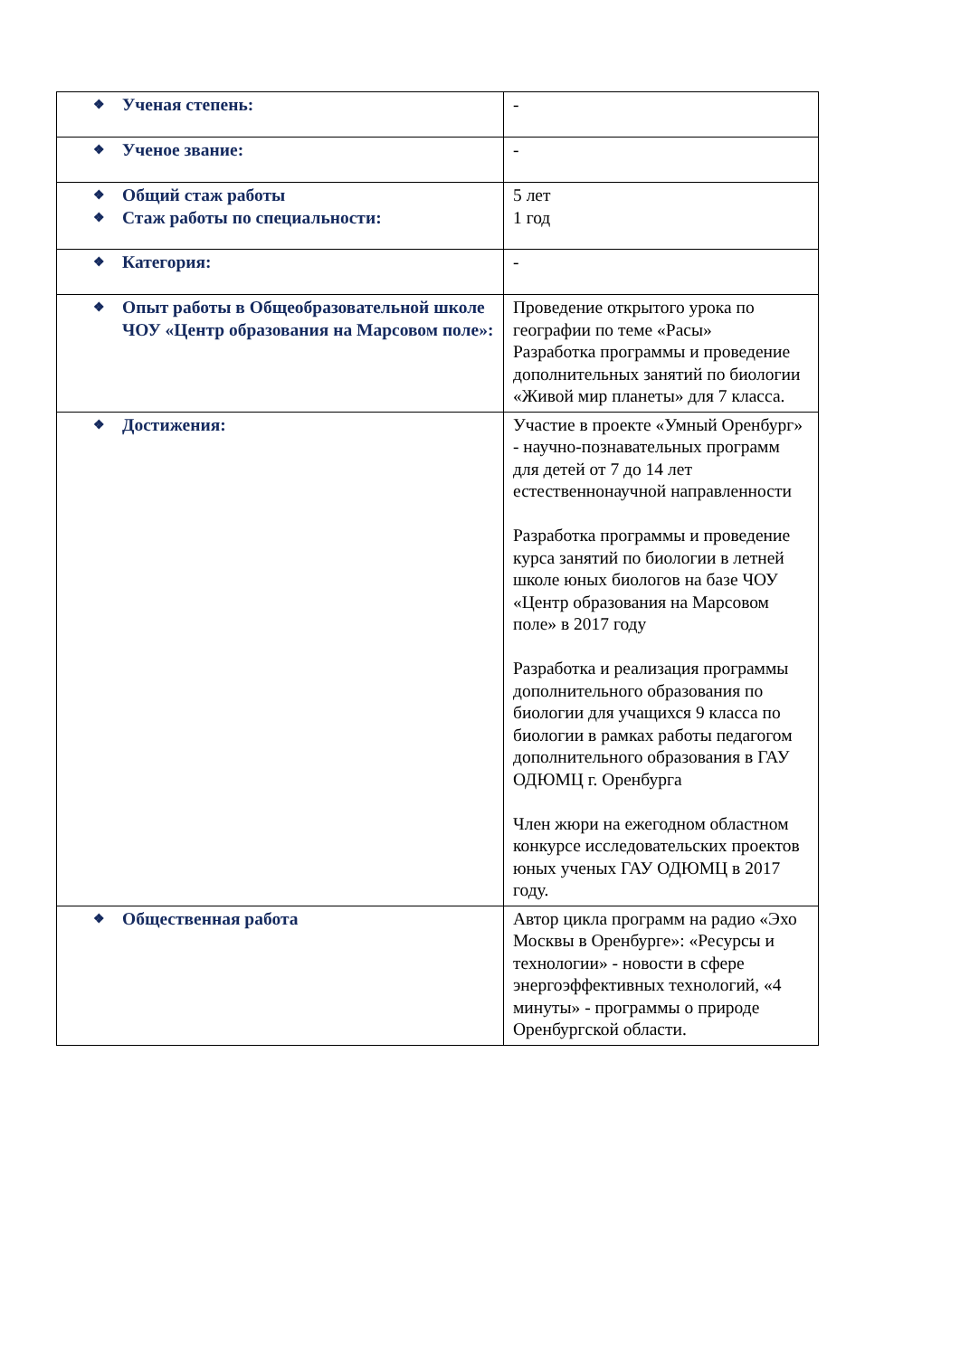| ❖ Ученая степень: | - |
| ❖ Ученое звание: | - |
| ❖ Общий стаж работы ❖ Стаж работы по специальности: | 5 лет 1 год |
| ❖ Категория: | - |
| ❖ Опыт работы в Общеобразовательной школе ЧОУ «Центр образования на Марсовом поле»: | Проведение открытого урока по географии по теме «Расы» Разработка программы и проведение дополнительных занятий по биологии «Живой мир планеты» для 7 класса. |
| ❖ Достижения: | Участие в проекте «Умный Оренбург» - научно-познавательных программ для детей от 7 до 14 лет естественнонаучной направленности Разработка программы и проведение курса занятий по биологии в летней школе юных биологов на базе ЧОУ «Центр образования на Марсовом поле» в 2017 году Разработка и реализация программы дополнительного образования по биологии для учащихся 9 класса по биологии в рамках работы педагогом дополнительного образования в ГАУ ОДЮМЦ г. Оренбурга Член жюри на ежегодном областном конкурсе исследовательских проектов юных ученых ГАУ ОДЮМЦ в 2017 году. |
| ❖ Общественная работа | Автор цикла программ на радио «Эхо Москвы в Оренбурге»: «Ресурсы и технологии» - новости в сфере энергоэффективных технологий, «4 минуты» - программы о природе Оренбургской области. |